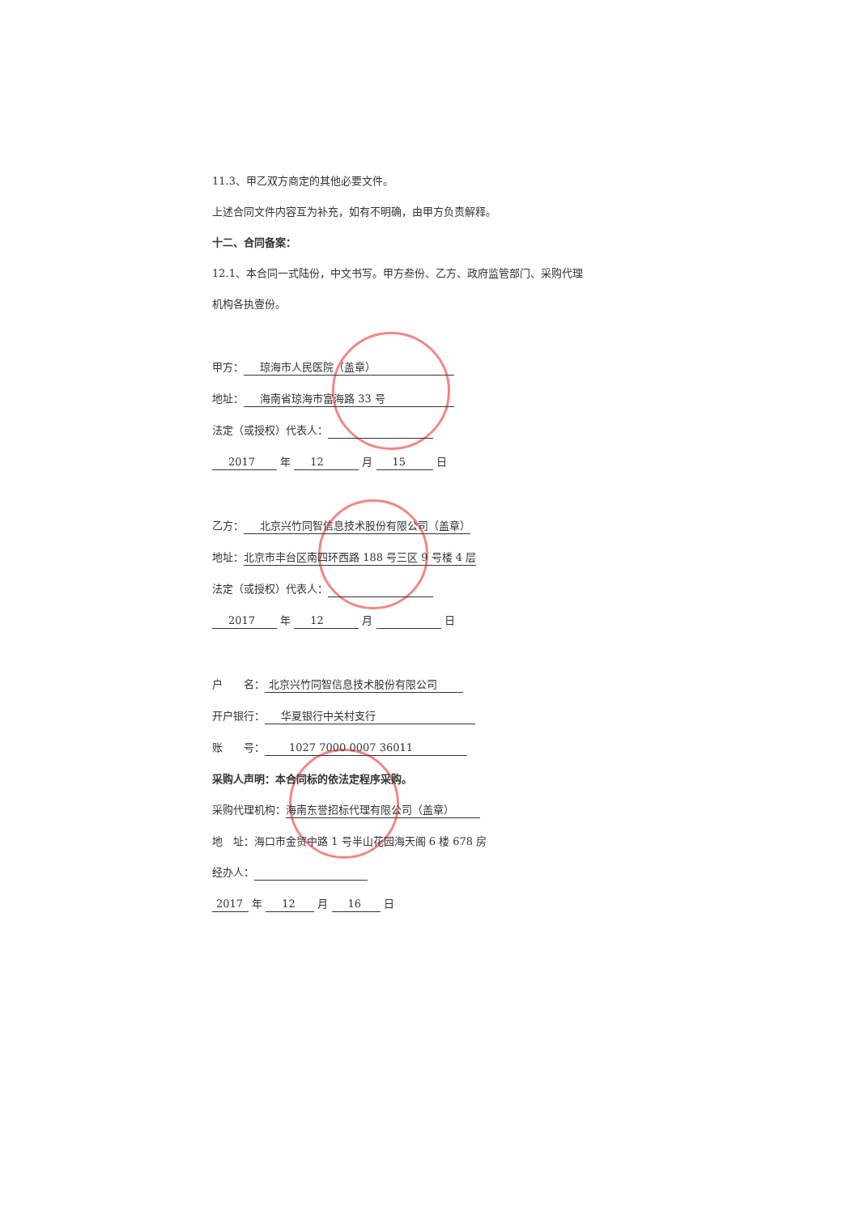11.3、甲乙双方商定的其他必要文件。
上述合同文件内容互为补充，如有不明确，由甲方负责解释。
十二、合同备案：
12.1、本合同一式陆份，中文书写。甲方叁份、乙方、政府监管部门、采购代理
机构各执壹份。
甲方： 琼海市人民医院（盖章）
地址： 海南省琼海市富海路 33 号
法定（或授权）代表人：
2017 年 12 月 15 日
乙方： 北京兴竹同智信息技术股份有限公司（盖章）
地址： 北京市丰台区南四环西路 188 号三区 9 号楼 4 层
法定（或授权）代表人：
2017 年 12 月 日
户　　名： 北京兴竹同智信息技术股份有限公司
开户银行： 华夏银行中关村支行
账　　号： 1027 7000 0007 36011
采购人声明：本合同标的依法定程序采购。
采购代理机构： 海南东誉招标代理有限公司（盖章）
地　址：海口市金贸中路 1 号半山花园海天阁 6 楼 678 房
经办人：
2017 年 12 月 16 日